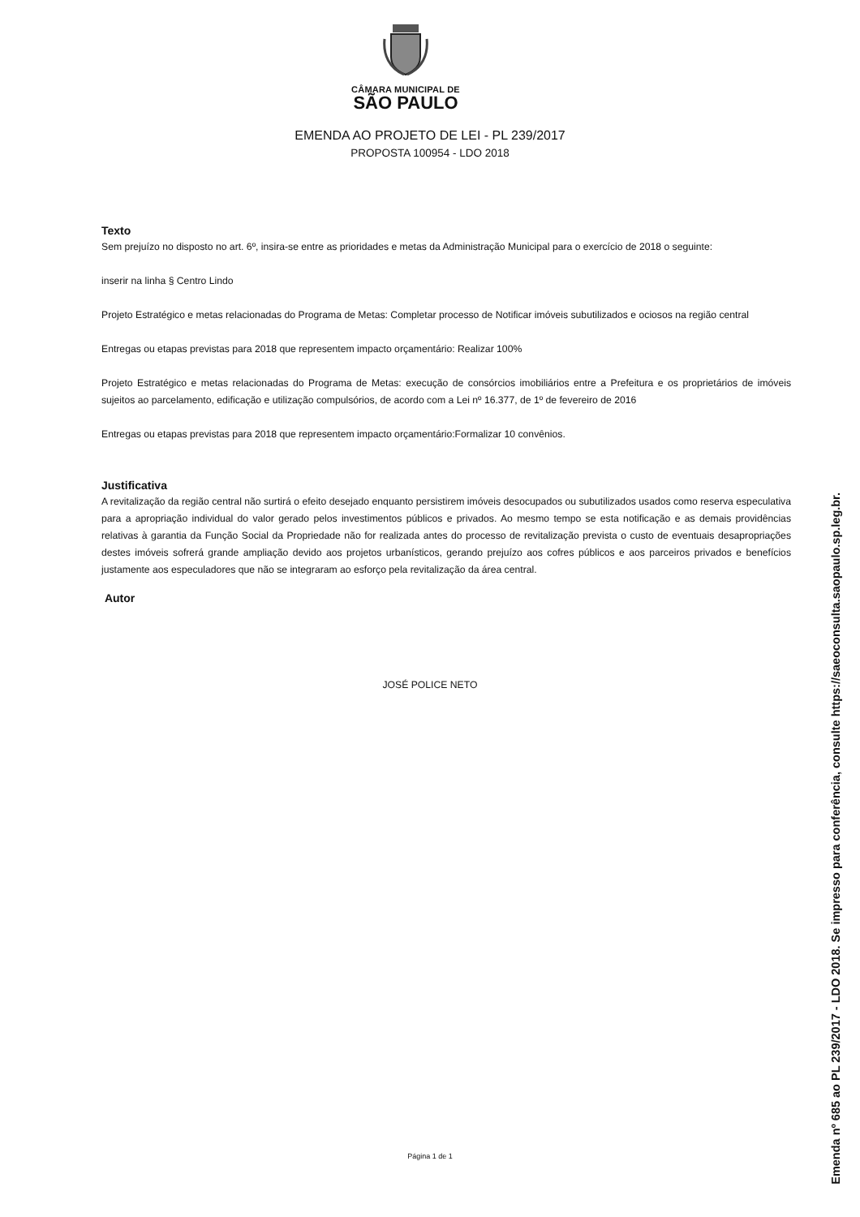CÂMARA MUNICIPAL DE
SÃO PAULO
EMENDA AO PROJETO DE LEI - PL 239/2017
PROPOSTA 100954 - LDO 2018
Texto
Sem prejuízo no disposto no art. 6º, insira-se entre as prioridades e metas da Administração Municipal para o exercício de 2018 o seguinte:
inserir na linha § Centro Lindo
Projeto Estratégico e metas relacionadas do Programa de Metas: Completar processo de Notificar imóveis subutilizados e ociosos na região central
Entregas ou etapas previstas para 2018 que representem impacto orçamentário: Realizar 100%
Projeto Estratégico e metas relacionadas do Programa de Metas: execução de consórcios imobiliários entre a Prefeitura e os proprietários de imóveis sujeitos ao parcelamento, edificação e utilização compulsórios, de acordo com a Lei nº 16.377, de 1º de fevereiro de 2016
Entregas ou etapas previstas para 2018 que representem impacto orçamentário:Formalizar 10 convênios.
Justificativa
A revitalização da região central não surtirá o efeito desejado enquanto persistirem imóveis desocupados ou subutilizados usados como reserva especulativa para a apropriação individual do valor gerado pelos investimentos públicos e privados. Ao mesmo tempo se esta notificação e as demais providências relativas à garantia da Função Social da Propriedade não for realizada antes do processo de revitalização prevista o custo de eventuais desapropriações destes imóveis sofrerá grande ampliação devido aos projetos urbanísticos, gerando prejuízo aos cofres públicos e aos parceiros privados e benefícios justamente aos especuladores que não se integraram ao esforço pela revitalização da área central.
Autor
JOSÉ POLICE NETO
Página 1 de 1
Emenda nº 685 ao PL 239/2017 - LDO 2018. Se impresso para conferência, consulte https://saeoconsulta.saopaulo.sp.leg.br.